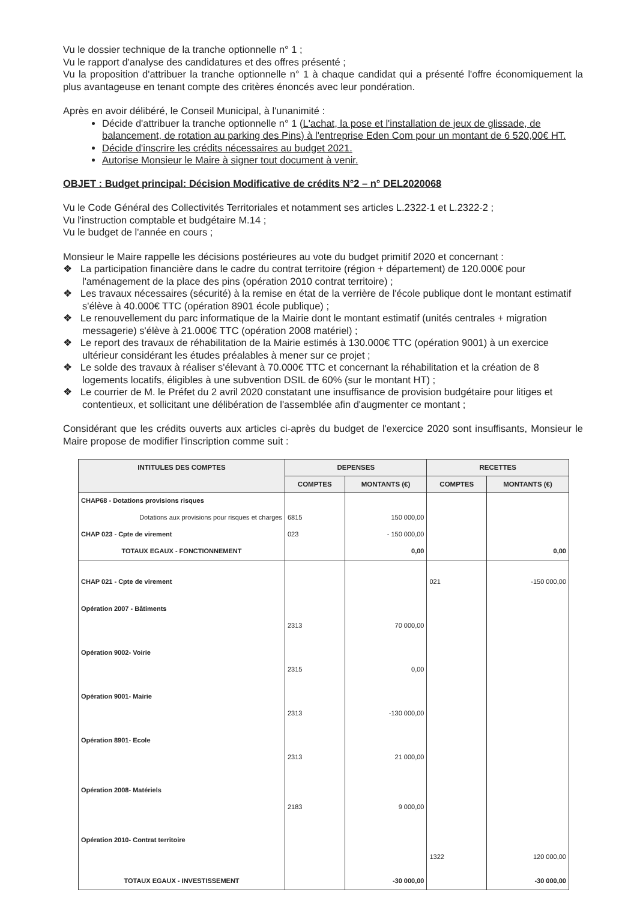Vu le dossier technique de la tranche optionnelle n° 1 ;
Vu le rapport d'analyse des candidatures et des offres présenté ;
Vu la proposition d'attribuer la tranche optionnelle n° 1 à chaque candidat qui a présenté l'offre économiquement la plus avantageuse en tenant compte des critères énoncés avec leur pondération.
Après en avoir délibéré, le Conseil Municipal, à l'unanimité :
Décide d'attribuer la tranche optionnelle n° 1 (L'achat, la pose et l'installation de jeux de glissade, de balancement, de rotation au parking des Pins) à l'entreprise Eden Com pour un montant de 6 520,00€ HT.
Décide d'inscrire les crédits nécessaires au budget 2021.
Autorise Monsieur le Maire à signer tout document à venir.
OBJET : Budget principal: Décision Modificative de crédits N°2 – n° DEL2020068
Vu le Code Général des Collectivités Territoriales et notamment ses articles L.2322-1 et L.2322-2 ;
Vu l'instruction comptable et budgétaire M.14 ;
Vu le budget de l'année en cours ;
Monsieur le Maire rappelle les décisions postérieures au vote du budget primitif 2020 et concernant :
❖ La participation financière dans le cadre du contrat territoire (région + département) de 120.000€ pour l'aménagement de la place des pins (opération 2010 contrat territoire) ;
❖ Les travaux nécessaires (sécurité) à la remise en état de la verrière de l'école publique dont le montant estimatif s'élève à 40.000€ TTC (opération 8901 école publique) ;
❖ Le renouvellement du parc informatique de la Mairie dont le montant estimatif (unités centrales + migration messagerie) s'élève à 21.000€ TTC (opération 2008 matériel) ;
❖ Le report des travaux de réhabilitation de la Mairie estimés à 130.000€ TTC (opération 9001) à un exercice ultérieur considérant les études préalables à mener sur ce projet ;
❖ Le solde des travaux à réaliser s'élevant à 70.000€ TTC et concernant la réhabilitation et la création de 8 logements locatifs, éligibles à une subvention DSIL de 60% (sur le montant HT) ;
❖ Le courrier de M. le Préfet du 2 avril 2020 constatant une insuffisance de provision budgétaire pour litiges et contentieux, et sollicitant une délibération de l'assemblée afin d'augmenter ce montant ;
Considérant que les crédits ouverts aux articles ci-après du budget de l'exercice 2020 sont insuffisants, Monsieur le Maire propose de modifier l'inscription comme suit :
| INTITULES DES COMPTES | DEPENSES | | RECETTES | |
| --- | --- | --- | --- | --- |
| | COMPTES | MONTANTS (€) | COMPTES | MONTANTS (€) |
| CHAP68 - Dotations provisions risques | | | | |
| Dotations aux provisions pour risques et charges | 6815 | 150 000,00 | | |
| CHAP 023 - Cpte de virement | 023 | - 150 000,00 | | |
| TOTAUX EGAUX - FONCTIONNEMENT | | 0,00 | | 0,00 |
| CHAP 021 - Cpte de virement | | | 021 | -150 000,00 |
| Opération 2007 - Bâtiments | | | | |
| | 2313 | 70 000,00 | | |
| Opération 9002- Voirie | | | | |
| | 2315 | 0,00 | | |
| Opération 9001- Mairie | | | | |
| | 2313 | -130 000,00 | | |
| Opération 8901- Ecole | | | | |
| | 2313 | 21 000,00 | | |
| Opération 2008- Matériels | | | | |
| | 2183 | 9 000,00 | | |
| Opération 2010- Contrat territoire | | | | |
| | | | 1322 | 120 000,00 |
| TOTAUX EGAUX - INVESTISSEMENT | | -30 000,00 | | -30 000,00 |